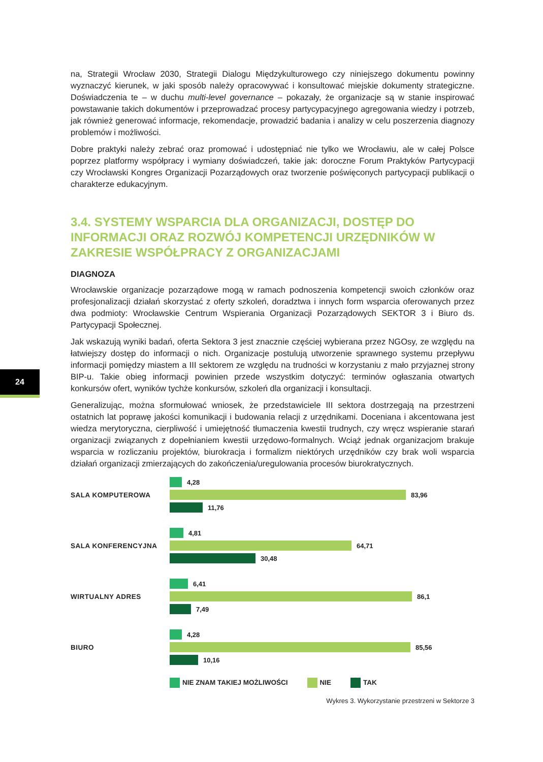24
na, Strategii Wrocław 2030, Strategii Dialogu Międzykulturowego czy niniejszego dokumentu powinny wyznaczyć kierunek, w jaki sposób należy opracowywać i konsultować miejskie dokumenty strategiczne. Doświadczenia te – w duchu multi-level governance – pokazały, że organizacje są w stanie inspirować powstawanie takich dokumentów i przeprowadzać procesy partycypacyjnego agregowania wiedzy i potrzeb, jak również generować informacje, rekomendacje, prowadzić badania i analizy w celu poszerzenia diagnozy problemów i możliwości.
Dobre praktyki należy zebrać oraz promować i udostępniać nie tylko we Wrocławiu, ale w całej Polsce poprzez platformy współpracy i wymiany doświadczeń, takie jak: doroczne Forum Praktyków Partycypacji czy Wrocławski Kongres Organizacji Pozarządowych oraz tworzenie poświęconych partycypacji publikacji o charakterze edukacyjnym.
3.4. SYSTEMY WSPARCIA DLA ORGANIZACJI, DOSTĘP DO INFORMACJI ORAZ ROZWÓJ KOMPETENCJI URZĘDNIKÓW W ZAKRESIE WSPÓŁPRACY Z ORGANIZACJAMI
DIAGNOZA
Wrocławskie organizacje pozarządowe mogą w ramach podnoszenia kompetencji swoich członków oraz profesjonalizacji działań skorzystać z oferty szkoleń, doradztwa i innych form wsparcia oferowanych przez dwa podmioty: Wrocławskie Centrum Wspierania Organizacji Pozarządowych SEKTOR 3 i Biuro ds. Partycypacji Społecznej.
Jak wskazują wyniki badań, oferta Sektora 3 jest znacznie częściej wybierana przez NGOsy, ze względu na łatwiejszy dostęp do informacji o nich. Organizacje postulują utworzenie sprawnego systemu przepływu informacji pomiędzy miastem a III sektorem ze względu na trudności w korzystaniu z mało przyjaznej strony BIP-u. Takie obieg informacji powinien przede wszystkim dotyczyć: terminów ogłaszania otwartych konkursów ofert, wyników tychże konkursów, szkoleń dla organizacji i konsultacji.
Generalizując, można sformułować wniosek, że przedstawiciele III sektora dostrzegają na przestrzeni ostatnich lat poprawę jakości komunikacji i budowania relacji z urzędnikami. Doceniana i akcentowana jest wiedza merytoryczna, cierpliwość i umiejętność tłumaczenia kwestii trudnych, czy wręcz wspieranie starań organizacji związanych z dopełnianiem kwestii urzędowo-formalnych. Wciąż jednak organizacjom brakuje wsparcia w rozliczaniu projektów, biurokracja i formalizm niektórych urzędników czy brak woli wsparcia działań organizacji zmierzających do zakończenia/uregulowania procesów biurokratycznych.
SALA KOMPUTEROWA
4,28
83,96
11,76
SALA KONFERENCYJNA
4,81
64,71
30,48
WIRTUALNY ADRES
6,41
86,1
7,49
BIURO
4,28
85,56
10,16
NIE ZNAM TAKIEJ MOŻLIWOŚCI NIE TAK
Wykres 3. Wykorzystanie przestrzeni w Sektorze 3